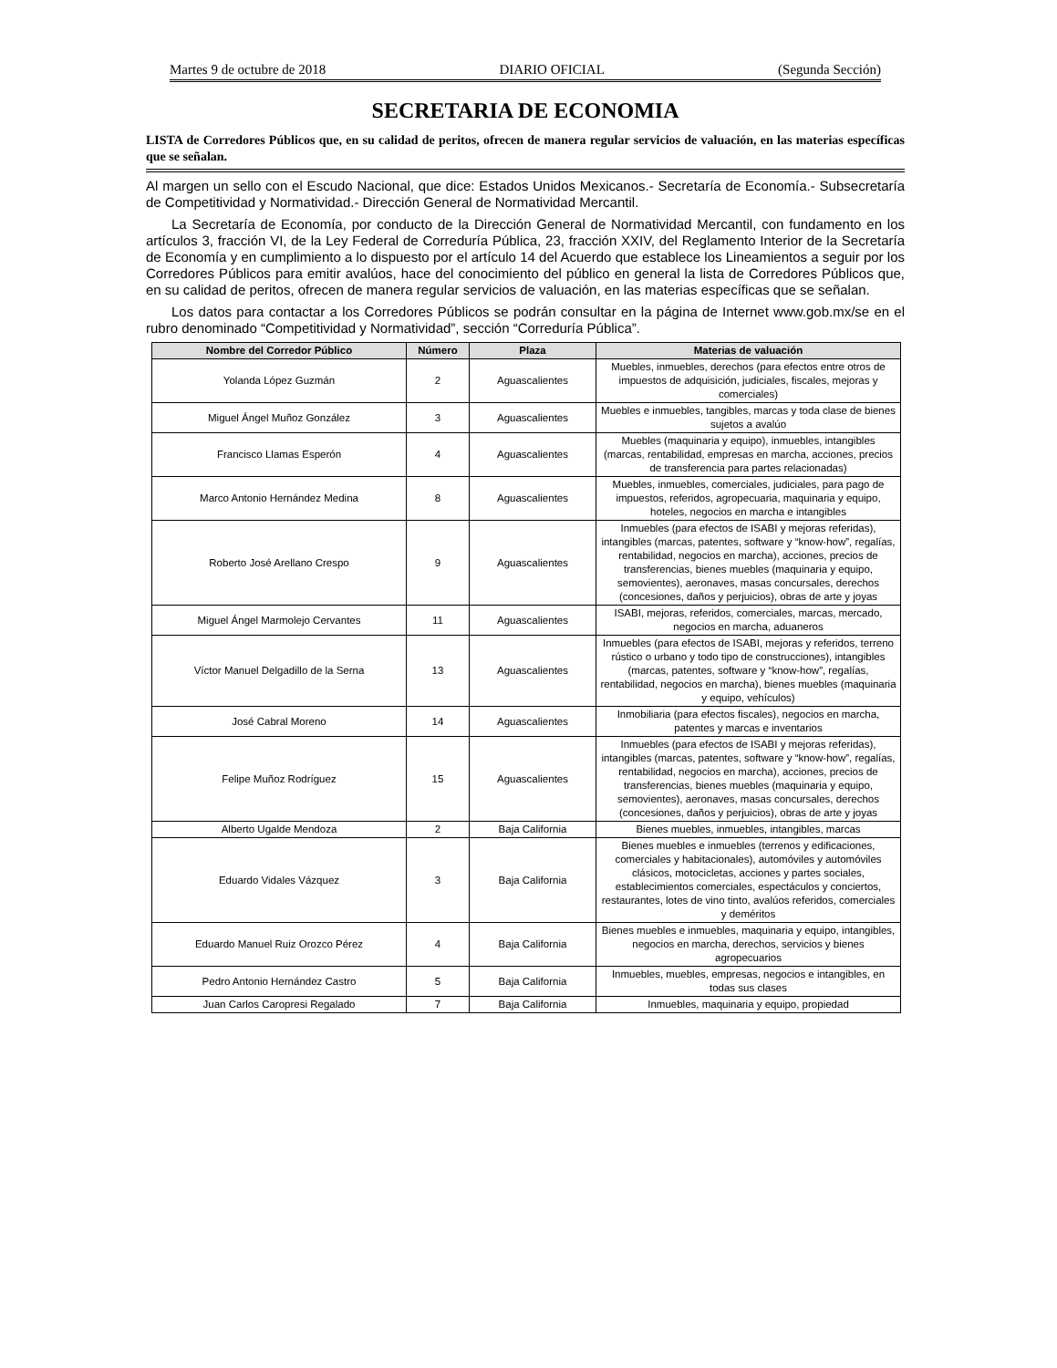Martes 9 de octubre de 2018 DIARIO OFICIAL (Segunda Sección)
SECRETARIA DE ECONOMIA
LISTA de Corredores Públicos que, en su calidad de peritos, ofrecen de manera regular servicios de valuación, en las materias específicas que se señalan.
Al margen un sello con el Escudo Nacional, que dice: Estados Unidos Mexicanos.- Secretaría de Economía.- Subsecretaría de Competitividad y Normatividad.- Dirección General de Normatividad Mercantil.
La Secretaría de Economía, por conducto de la Dirección General de Normatividad Mercantil, con fundamento en los artículos 3, fracción VI, de la Ley Federal de Correduría Pública, 23, fracción XXIV, del Reglamento Interior de la Secretaría de Economía y en cumplimiento a lo dispuesto por el artículo 14 del Acuerdo que establece los Lineamientos a seguir por los Corredores Públicos para emitir avalúos, hace del conocimiento del público en general la lista de Corredores Públicos que, en su calidad de peritos, ofrecen de manera regular servicios de valuación, en las materias específicas que se señalan.
Los datos para contactar a los Corredores Públicos se podrán consultar en la página de Internet www.gob.mx/se en el rubro denominado “Competitividad y Normatividad”, sección “Correduría Pública”.
| Nombre del Corredor Público | Número | Plaza | Materias de valuación |
| --- | --- | --- | --- |
| Yolanda López Guzmán | 2 | Aguascalientes | Muebles, inmuebles, derechos (para efectos entre otros de impuestos de adquisición, judiciales, fiscales, mejoras y comerciales) |
| Miguel Ángel Muñoz González | 3 | Aguascalientes | Muebles e inmuebles, tangibles, marcas y toda clase de bienes sujetos a avalúo |
| Francisco Llamas Esperón | 4 | Aguascalientes | Muebles (maquinaria y equipo), inmuebles, intangibles (marcas, rentabilidad, empresas en marcha, acciones, precios de transferencia para partes relacionadas) |
| Marco Antonio Hernández Medina | 8 | Aguascalientes | Muebles, inmuebles, comerciales, judiciales, para pago de impuestos, referidos, agropecuaria, maquinaria y equipo, hoteles, negocios en marcha e intangibles |
| Roberto José Arellano Crespo | 9 | Aguascalientes | Inmuebles (para efectos de ISABI y mejoras referidas), intangibles (marcas, patentes, software y “know-how”, regalías, rentabilidad, negocios en marcha), acciones, precios de transferencias, bienes muebles (maquinaria y equipo, semovientes), aeronaves, masas concursales, derechos (concesiones, daños y perjuicios), obras de arte y joyas |
| Miguel Ángel Marmolejo Cervantes | 11 | Aguascalientes | ISABI, mejoras, referidos, comerciales, marcas, mercado, negocios en marcha, aduaneros |
| Víctor Manuel Delgadillo de la Serna | 13 | Aguascalientes | Inmuebles (para efectos de ISABI, mejoras y referidos, terreno rústico o urbano y todo tipo de construcciones), intangibles (marcas, patentes, software y “know-how”, regalías, rentabilidad, negocios en marcha), bienes muebles (maquinaria y equipo, vehículos) |
| José Cabral Moreno | 14 | Aguascalientes | Inmobiliaria (para efectos fiscales), negocios en marcha, patentes y marcas e inventarios |
| Felipe Muñoz Rodríguez | 15 | Aguascalientes | Inmuebles (para efectos de ISABI y mejoras referidas), intangibles (marcas, patentes, software y “know-how”, regalías, rentabilidad, negocios en marcha), acciones, precios de transferencias, bienes muebles (maquinaria y equipo, semovientes), aeronaves, masas concursales, derechos (concesiones, daños y perjuicios), obras de arte y joyas |
| Alberto Ugalde Mendoza | 2 | Baja California | Bienes muebles, inmuebles, intangibles, marcas |
| Eduardo Vidales Vázquez | 3 | Baja California | Bienes muebles e inmuebles (terrenos y edificaciones, comerciales y habitacionales), automóviles y automóviles clásicos, motocicletas, acciones y partes sociales, establecimientos comerciales, espectáculos y conciertos, restaurantes, lotes de vino tinto, avalúos referidos, comerciales y deméritos |
| Eduardo Manuel Ruiz Orozco Pérez | 4 | Baja California | Bienes muebles e inmuebles, maquinaria y equipo, intangibles, negocios en marcha, derechos, servicios y bienes agropecuarios |
| Pedro Antonio Hernández Castro | 5 | Baja California | Inmuebles, muebles, empresas, negocios e intangibles, en todas sus clases |
| Juan Carlos Caropresi Regalado | 7 | Baja California | Inmuebles, maquinaria y equipo, propiedad |